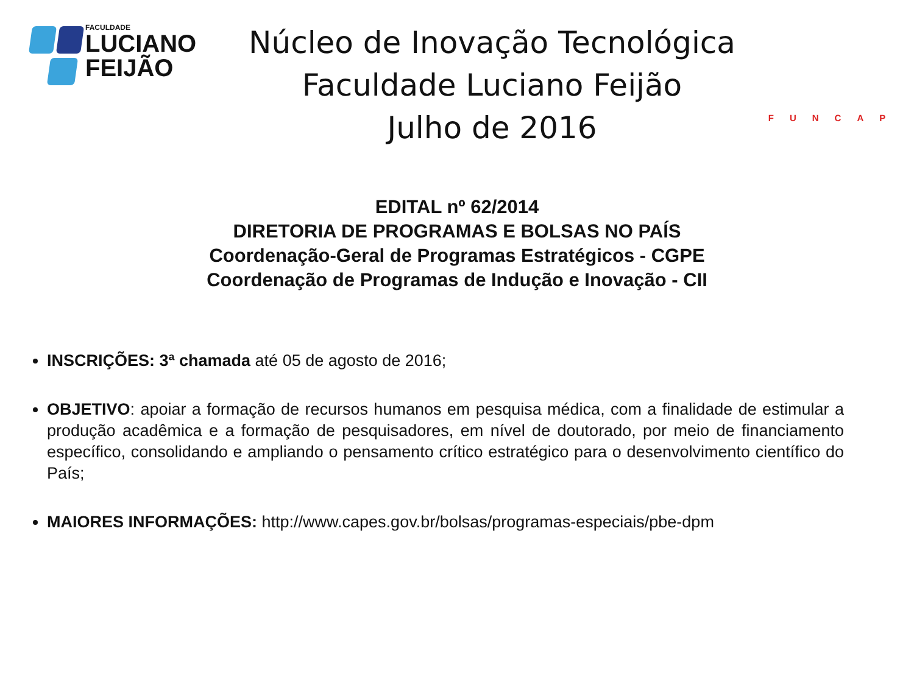FACULDADE
LUCIANO
FEIJÃO
Núcleo de Inovação Tecnológica
Faculdade Luciano Feijão
Julho de 2016
FUNCAP
EDITAL nº 62/2014
DIRETORIA DE PROGRAMAS E BOLSAS NO PAÍS
Coordenação-Geral de Programas Estratégicos - CGPE
Coordenação de Programas de Indução e Inovação - CII
INSCRIÇÕES: 3ª chamada até 05 de agosto de 2016;
OBJETIVO: apoiar a formação de recursos humanos em pesquisa médica, com a finalidade de estimular a produção acadêmica e a formação de pesquisadores, em nível de doutorado, por meio de financiamento específico, consolidando e ampliando o pensamento crítico estratégico para o desenvolvimento científico do País;
MAIORES INFORMAÇÕES: http://www.capes.gov.br/bolsas/programas-especiais/pbe-dpm